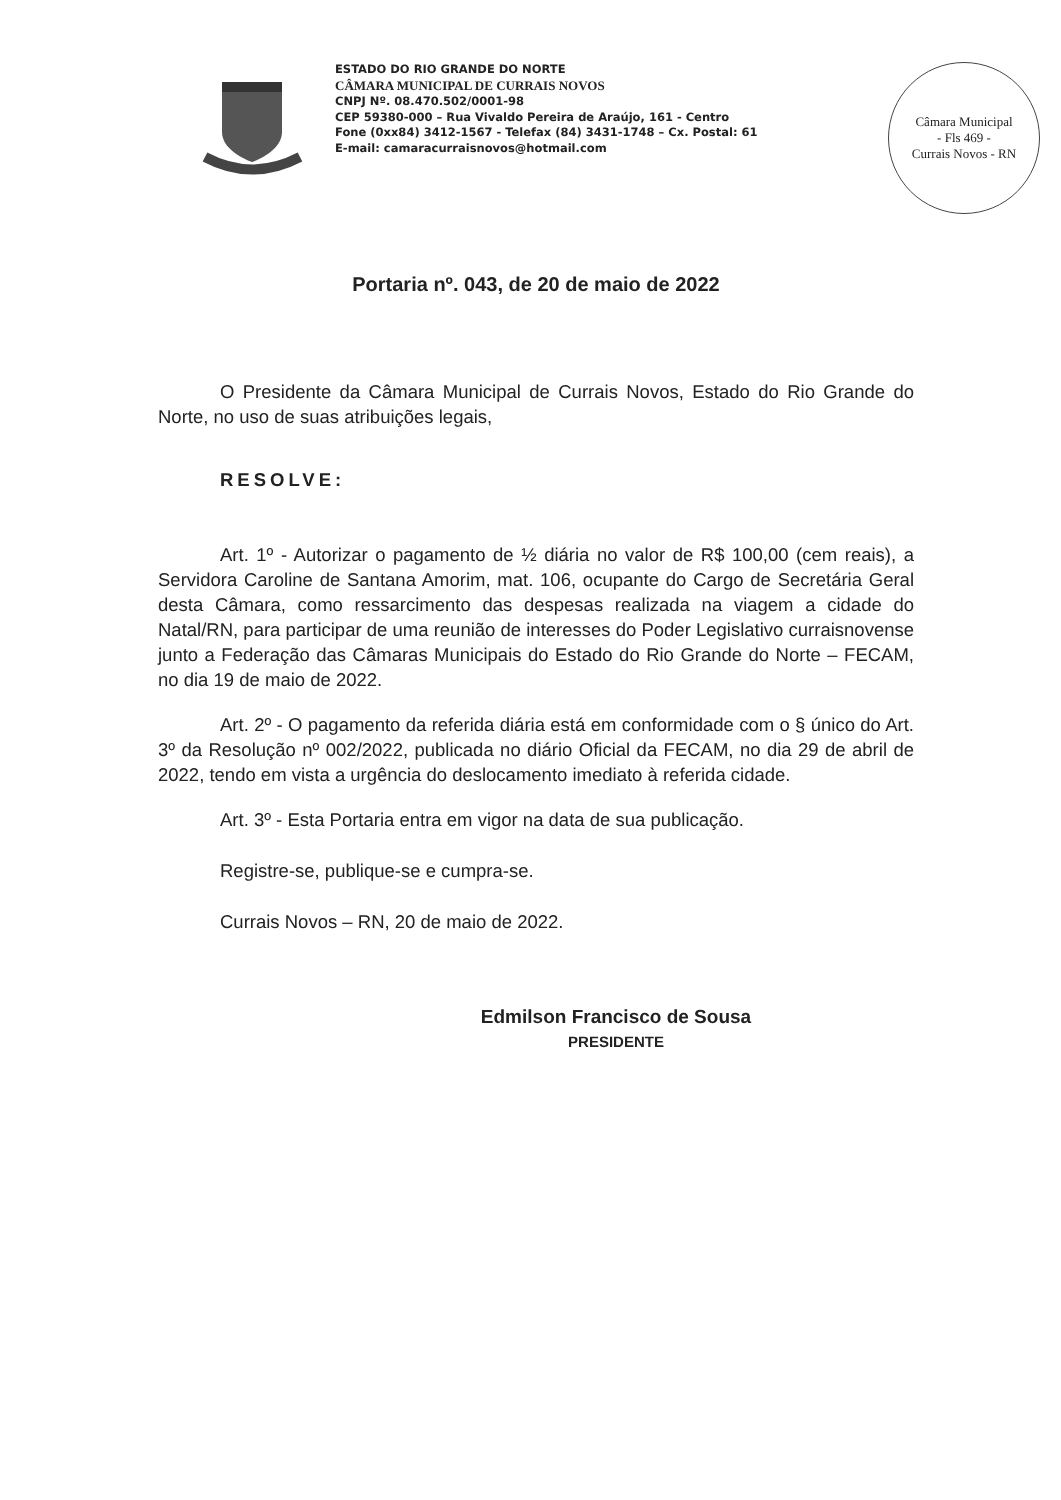ESTADO DO RIO GRANDE DO NORTE
CÂMARA MUNICIPAL DE CURRAIS NOVOS
CNPJ Nº. 08.470.502/0001-98
CEP 59380-000 – Rua Vivaldo Pereira de Araújo, 161 - Centro
Fone (0xx84) 3412-1567 - Telefax (84) 3431-1748 – Cx. Postal: 61
E-mail: camaracurraisnovos@hotmail.com
Câmara Municipal
- Fls 469 -
Currais Novos - RN
Portaria nº. 043, de 20 de maio de 2022
O Presidente da Câmara Municipal de Currais Novos, Estado do Rio Grande do Norte, no uso de suas atribuições legais,
RESOLVE:
Art. 1º - Autorizar o pagamento de ½ diária no valor de R$ 100,00 (cem reais), a Servidora Caroline de Santana Amorim, mat. 106, ocupante do Cargo de Secretária Geral desta Câmara, como ressarcimento das despesas realizada na viagem a cidade do Natal/RN, para participar de uma reunião de interesses do Poder Legislativo curraisnovense junto a Federação das Câmaras Municipais do Estado do Rio Grande do Norte – FECAM, no dia 19 de maio de 2022.
Art. 2º - O pagamento da referida diária está em conformidade com o § único do Art. 3º da Resolução nº 002/2022, publicada no diário Oficial da FECAM, no dia 29 de abril de 2022, tendo em vista a urgência do deslocamento imediato à referida cidade.
Art. 3º - Esta Portaria entra em vigor na data de sua publicação.
Registre-se, publique-se e cumpra-se.
Currais Novos – RN, 20 de maio de 2022.
Edmilson Francisco de Sousa
PRESIDENTE